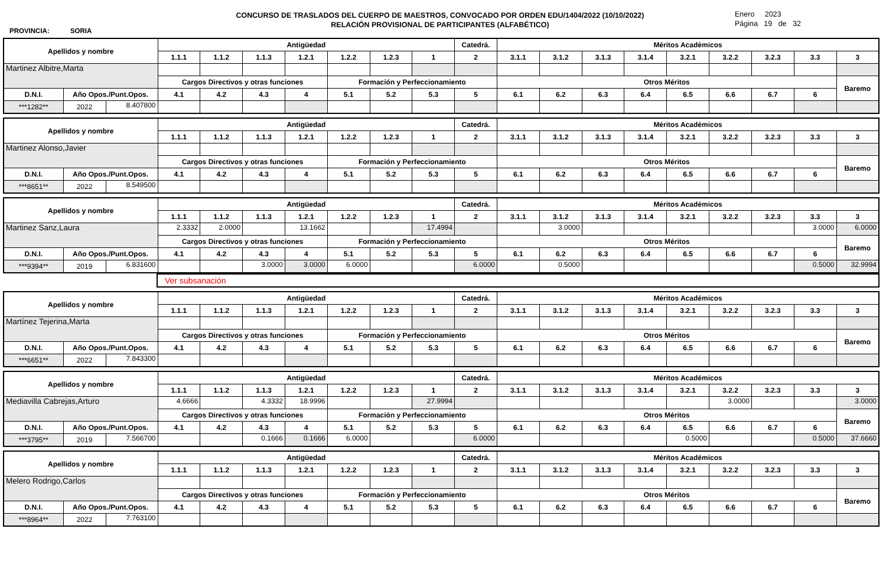PROVINCIA: SORIA
CONCURSO DE TRASLADOS DEL CUERPO DE MAESTROS, CONVOCADO POR ORDEN EDU/1404/2022 (10/10/2022)
RELACIÓN PROVISIONAL DE PARTICIPANTES (ALFABÉTICO)
Enero 2023
Página 19 de 32
| Apellidos y nombre | | | Antigüedad | | | | | | | Catedrá. | Méritos Académicos | | | | | | | | |
| --- | --- | --- | --- | --- | --- | --- | --- | --- | --- | --- | --- | --- | --- | --- | --- | --- | --- | --- | --- |
| | | | 1.1.1 | 1.1.2 | 1.1.3 | 1.2.1 | 1.2.2 | 1.2.3 | 1 | 2 | 3.1.1 | 3.1.2 | 3.1.3 | 3.1.4 | 3.2.1 | 3.2.2 | 3.2.3 | 3.3 | 3 |
| Martinez Albitre,Marta | | | | | | | | | | | | | | | | | | | |
| | | | Cargos Directivos y otras funciones | | | | Formación y Perfeccionamiento | | | | Otros Méritos | | | | | | | | Baremo |
| D.N.I. | Año Opos./Punt.Opos. | | 4.1 | 4.2 | 4.3 | 4 | 5.1 | 5.2 | 5.3 | 5 | 6.1 | 6.2 | 6.3 | 6.4 | 6.5 | 6.6 | 6.7 | 6 | |
| ***1282** | 2022 | 8.407800 | | | | | | | | | | | | | | | | | |
| Apellidos y nombre | | | Antigüedad | | | | | | | Catedrá. | Méritos Académicos | | | | | | | | |
| --- | --- | --- | --- | --- | --- | --- | --- | --- | --- | --- | --- | --- | --- | --- | --- | --- | --- | --- | --- |
| | | | 1.1.1 | 1.1.2 | 1.1.3 | 1.2.1 | 1.2.2 | 1.2.3 | 1 | 2 | 3.1.1 | 3.1.2 | 3.1.3 | 3.1.4 | 3.2.1 | 3.2.2 | 3.2.3 | 3.3 | 3 |
| Martinez Alonso,Javier | | | | | | | | | | | | | | | | | | | |
| | | | Cargos Directivos y otras funciones | | | | Formación y Perfeccionamiento | | | | Otros Méritos | | | | | | | | Baremo |
| D.N.I. | Año Opos./Punt.Opos. | | 4.1 | 4.2 | 4.3 | 4 | 5.1 | 5.2 | 5.3 | 5 | 6.1 | 6.2 | 6.3 | 6.4 | 6.5 | 6.6 | 6.7 | 6 | |
| ***8651** | 2022 | 8.549500 | | | | | | | | | | | | | | | | | |
| Apellidos y nombre | | | Antigüedad | | | | | | | Catedrá. | Méritos Académicos | | | | | | | | |
| --- | --- | --- | --- | --- | --- | --- | --- | --- | --- | --- | --- | --- | --- | --- | --- | --- | --- | --- | --- |
| | | | 1.1.1 | 1.1.2 | 1.1.3 | 1.2.1 | 1.2.2 | 1.2.3 | 1 | 2 | 3.1.1 | 3.1.2 | 3.1.3 | 3.1.4 | 3.2.1 | 3.2.2 | 3.2.3 | 3.3 | 3 |
| Martinez Sanz,Laura | | | 2.3332 | 2.0000 | | 13.1662 | | | 17.4994 | | | 3.0000 | | | | | | 3.0000 | 6.0000 |
| | | | Cargos Directivos y otras funciones | | | | Formación y Perfeccionamiento | | | | Otros Méritos | | | | | | | | Baremo |
| D.N.I. | Año Opos./Punt.Opos. | | 4.1 | 4.2 | 4.3 | 4 | 5.1 | 5.2 | 5.3 | 5 | 6.1 | 6.2 | 6.3 | 6.4 | 6.5 | 6.6 | 6.7 | 6 | |
| ***9394** | 2019 | 6.831600 | | | 3.0000 | 3.0000 | 6.0000 | | | 6.0000 | | 0.5000 | | | | | | 0.5000 | 32.9994 |
| | Ver subsanación |
| Apellidos y nombre | | | Antigüedad | | | | | | | Catedrá. | Méritos Académicos | | | | | | | | |
| --- | --- | --- | --- | --- | --- | --- | --- | --- | --- | --- | --- | --- | --- | --- | --- | --- | --- | --- | --- |
| | | | 1.1.1 | 1.1.2 | 1.1.3 | 1.2.1 | 1.2.2 | 1.2.3 | 1 | 2 | 3.1.1 | 3.1.2 | 3.1.3 | 3.1.4 | 3.2.1 | 3.2.2 | 3.2.3 | 3.3 | 3 |
| Martínez Tejerina,Marta | | | | | | | | | | | | | | | | | | | |
| | | | Cargos Directivos y otras funciones | | | | Formación y Perfeccionamiento | | | | Otros Méritos | | | | | | | | Baremo |
| D.N.I. | Año Opos./Punt.Opos. | | 4.1 | 4.2 | 4.3 | 4 | 5.1 | 5.2 | 5.3 | 5 | 6.1 | 6.2 | 6.3 | 6.4 | 6.5 | 6.6 | 6.7 | 6 | |
| ***6651** | 2022 | 7.843300 | | | | | | | | | | | | | | | | | |
| Apellidos y nombre | | | Antigüedad | | | | | | | Catedrá. | Méritos Académicos | | | | | | | | |
| --- | --- | --- | --- | --- | --- | --- | --- | --- | --- | --- | --- | --- | --- | --- | --- | --- | --- | --- | --- |
| | | | 1.1.1 | 1.1.2 | 1.1.3 | 1.2.1 | 1.2.2 | 1.2.3 | 1 | 2 | 3.1.1 | 3.1.2 | 3.1.3 | 3.1.4 | 3.2.1 | 3.2.2 | 3.2.3 | 3.3 | 3 |
| Mediavilla Cabrejas,Arturo | | | 4.6666 | | 4.3332 | 18.9996 | | | 27.9994 | | | | | | | 3.0000 | | | 3.0000 |
| | | | Cargos Directivos y otras funciones | | | | Formación y Perfeccionamiento | | | | Otros Méritos | | | | | | | | Baremo |
| D.N.I. | Año Opos./Punt.Opos. | | 4.1 | 4.2 | 4.3 | 4 | 5.1 | 5.2 | 5.3 | 5 | 6.1 | 6.2 | 6.3 | 6.4 | 6.5 | 6.6 | 6.7 | 6 | |
| ***3795** | 2019 | 7.566700 | | | 0.1666 | 0.1666 | 6.0000 | | | 6.0000 | | | | | 0.5000 | | | 0.5000 | 37.6660 |
| Apellidos y nombre | | | Antigüedad | | | | | | | Catedrá. | Méritos Académicos | | | | | | | | |
| --- | --- | --- | --- | --- | --- | --- | --- | --- | --- | --- | --- | --- | --- | --- | --- | --- | --- | --- | --- |
| | | | 1.1.1 | 1.1.2 | 1.1.3 | 1.2.1 | 1.2.2 | 1.2.3 | 1 | 2 | 3.1.1 | 3.1.2 | 3.1.3 | 3.1.4 | 3.2.1 | 3.2.2 | 3.2.3 | 3.3 | 3 |
| Melero Rodrigo,Carlos | | | | | | | | | | | | | | | | | | | |
| | | | Cargos Directivos y otras funciones | | | | Formación y Perfeccionamiento | | | | Otros Méritos | | | | | | | | Baremo |
| D.N.I. | Año Opos./Punt.Opos. | | 4.1 | 4.2 | 4.3 | 4 | 5.1 | 5.2 | 5.3 | 5 | 6.1 | 6.2 | 6.3 | 6.4 | 6.5 | 6.6 | 6.7 | 6 | |
| ***8964** | 2022 | 7.763100 | | | | | | | | | | | | | | | | | |